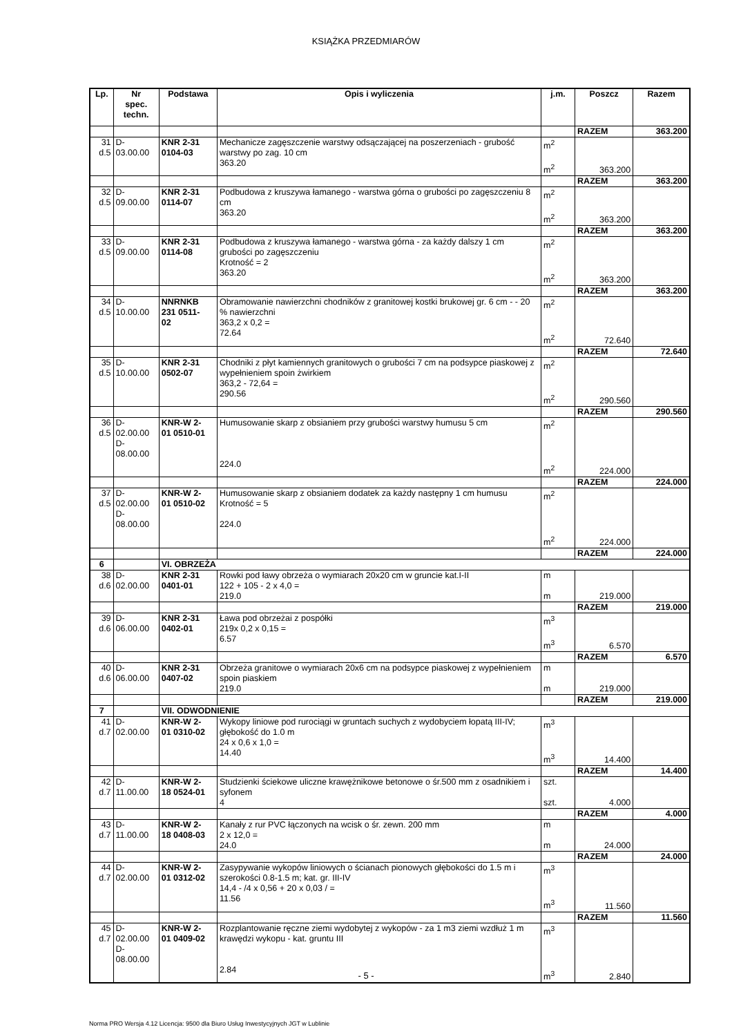KSIĄŻKA PRZEDMIARÓW
| Lp. | Nr spec. techn. | Podstawa | Opis i wyliczenia | j.m. | Poszcz | Razem |
| --- | --- | --- | --- | --- | --- | --- |
| | | | | | RAZEM | 363.200 |
| 31 d.5 | D- 03.00.00 | KNR 2-31 0104-03 | Mechanicze zagęszczenie warstwy odsączającej na poszerzeniach - grubość warstwy po zag. 10 cm 363.20 | m<sup>2</sup> m<sup>2</sup> | 363.200 | |
| | | | | | RAZEM | 363.200 |
| 32 d.5 | D- 09.00.00 | KNR 2-31 0114-07 | Podbudowa z kruszywa łamanego - warstwa górna o grubości po zagęszczeniu 8 cm 363.20 | m<sup>2</sup> m<sup>2</sup> | 363.200 | |
| | | | | | RAZEM | 363.200 |
| 33 d.5 | D- 09.00.00 | KNR 2-31 0114-08 | Podbudowa z kruszywa łamanego - warstwa górna - za każdy dalszy 1 cm grubości po zagęszczeniu Krotność = 2 363.20 | m<sup>2</sup> m<sup>2</sup> | 363.200 | |
| | | | | | RAZEM | 363.200 |
| 34 d.5 | D- 10.00.00 | NNRNKB 231 0511- 02 | Obramowanie nawierzchni chodników z granitowej kostki brukowej gr. 6 cm - - 20 % nawierzchni 363,2 x 0,2 = 72.64 | m<sup>2</sup> m<sup>2</sup> | 72.640 | |
| | | | | | RAZEM | 72.640 |
| 35 d.5 | D- 10.00.00 | KNR 2-31 0502-07 | Chodniki z płyt kamiennych granitowych o grubości 7 cm na podsypce piaskowej z wypełnieniem spoin żwirkiem 363,2 - 72,64 = 290.56 | m<sup>2</sup> m<sup>2</sup> | 290.560 | |
| | | | | | RAZEM | 290.560 |
| 36 d.5 | D- 02.00.00 D- 08.00.00 | KNR-W 2- 01 0510-01 | Humusowanie skarp z obsianiem przy grubości warstwy humusu 5 cm 224.0 | m<sup>2</sup> m<sup>2</sup> | 224.000 | |
| | | | | | RAZEM | 224.000 |
| 37 d.5 | D- 02.00.00 D- 08.00.00 | KNR-W 2- 01 0510-02 | Humusowanie skarp z obsianiem dodatek za każdy następny 1 cm humusu Krotność = 5 224.0 | m<sup>2</sup> m<sup>2</sup> | 224.000 | |
| | | | | | RAZEM | 224.000 |
| 6 | | VI. OBRZEŻA | | | | |
| 38 d.6 | D- 02.00.00 | KNR 2-31 0401-01 | Rowki pod ławy obrzeża o wymiarach 20x20 cm w gruncie kat.I-II 122 + 105 - 2 x 4,0 = 219.0 | m m | 219.000 | |
| | | | | | RAZEM | 219.000 |
| 39 d.6 | D- 06.00.00 | KNR 2-31 0402-01 | Ława pod obrzeżai z pospółki 219x 0,2 x 0,15 = 6.57 | m<sup>3</sup> m<sup>3</sup> | 6.570 | |
| | | | | | RAZEM | 6.570 |
| 40 d.6 | D- 06.00.00 | KNR 2-31 0407-02 | Obrzeża granitowe o wymiarach 20x6 cm na podsypce piaskowej z wypełnieniem spoin piaskiem 219.0 | m m | 219.000 | |
| | | | | | RAZEM | 219.000 |
| 7 | | VII. ODWODNIENIE | | | | |
| 41 d.7 | D- 02.00.00 | KNR-W 2- 01 0310-02 | Wykopy liniowe pod rurociągi w gruntach suchych z wydobyciem łopatą III-IV; głębokość do 1.0 m 24 x 0,6 x 1,0 = 14.40 | m<sup>3</sup> m<sup>3</sup> | 14.400 | |
| | | | | | RAZEM | 14.400 |
| 42 d.7 | D- 11.00.00 | KNR-W 2- 18 0524-01 | Studzienki ściekowe uliczne krawężnikowe betonowe o śr.500 mm z osadnikiem i syfonem 4 | szt. szt. | 4.000 | |
| | | | | | RAZEM | 4.000 |
| 43 d.7 | D- 11.00.00 | KNR-W 2- 18 0408-03 | Kanały z rur PVC łączonych na wcisk o śr. zewn. 200 mm 2 x 12,0 = 24.0 | m m | 24.000 | |
| | | | | | RAZEM | 24.000 |
| 44 d.7 | D- 02.00.00 | KNR-W 2- 01 0312-02 | Zasypywanie wykopów liniowych o ścianach pionowych głębokości do 1.5 m i szerokości 0.8-1.5 m; kat. gr. III-IV 14,4 - /4 x 0,56 + 20 x 0,03 / = 11.56 | m<sup>3</sup> m<sup>3</sup> | 11.560 | |
| | | | | | RAZEM | 11.560 |
| 45 d.7 | D- 02.00.00 D- 08.00.00 | KNR-W 2- 01 0409-02 | Rozplantowanie ręczne ziemi wydobytej z wykopów - za 1 m3 ziemi wzdłuż 1 m krawędzi wykopu - kat. gruntu III 2.84 | m<sup>3</sup> m<sup>3</sup> | 2.840 | |
- 5 -
Norma PRO Wersja 4.12 Licencja: 9500 dla Biuro Usług Inwestycyjnych JGT w Lublinie